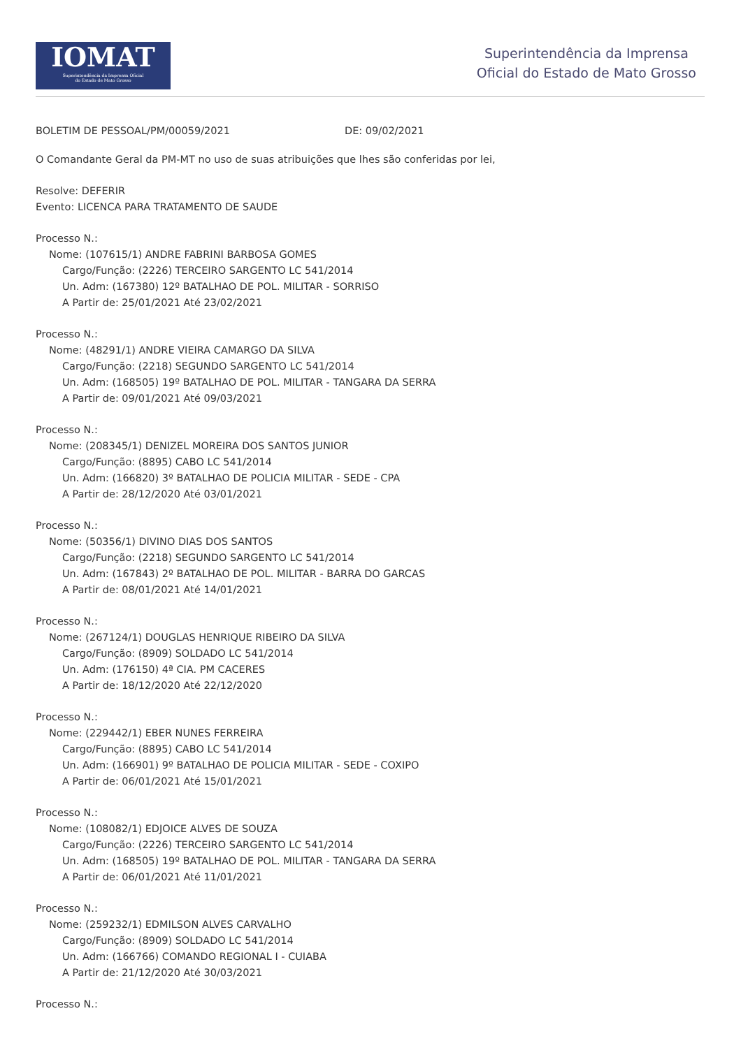IOMAT
Superintendência da Imprensa Oficial
do Estado de Mato Grosso
Superintendência da Imprensa
Oficial do Estado de Mato Grosso
BOLETIM DE PESSOAL/PM/00059/2021 DE: 09/02/2021
O Comandante Geral da PM-MT no uso de suas atribuições que lhes são conferidas por lei,
Resolve: DEFERIR
Evento: LICENCA PARA TRATAMENTO DE SAUDE
Processo N.:
Nome: (107615/1) ANDRE FABRINI BARBOSA GOMES
Cargo/Função: (2226) TERCEIRO SARGENTO LC 541/2014
Un. Adm: (167380) 12º BATALHAO DE POL. MILITAR - SORRISO
A Partir de: 25/01/2021 Até 23/02/2021
Processo N.:
Nome: (48291/1) ANDRE VIEIRA CAMARGO DA SILVA
Cargo/Função: (2218) SEGUNDO SARGENTO LC 541/2014
Un. Adm: (168505) 19º BATALHAO DE POL. MILITAR - TANGARA DA SERRA
A Partir de: 09/01/2021 Até 09/03/2021
Processo N.:
Nome: (208345/1) DENIZEL MOREIRA DOS SANTOS JUNIOR
Cargo/Função: (8895) CABO LC 541/2014
Un. Adm: (166820) 3º BATALHAO DE POLICIA MILITAR - SEDE - CPA
A Partir de: 28/12/2020 Até 03/01/2021
Processo N.:
Nome: (50356/1) DIVINO DIAS DOS SANTOS
Cargo/Função: (2218) SEGUNDO SARGENTO LC 541/2014
Un. Adm: (167843) 2º BATALHAO DE POL. MILITAR - BARRA DO GARCAS
A Partir de: 08/01/2021 Até 14/01/2021
Processo N.:
Nome: (267124/1) DOUGLAS HENRIQUE RIBEIRO DA SILVA
Cargo/Função: (8909) SOLDADO LC 541/2014
Un. Adm: (176150) 4ª CIA. PM CACERES
A Partir de: 18/12/2020 Até 22/12/2020
Processo N.:
Nome: (229442/1) EBER NUNES FERREIRA
Cargo/Função: (8895) CABO LC 541/2014
Un. Adm: (166901) 9º BATALHAO DE POLICIA MILITAR - SEDE - COXIPO
A Partir de: 06/01/2021 Até 15/01/2021
Processo N.:
Nome: (108082/1) EDJOICE ALVES DE SOUZA
Cargo/Função: (2226) TERCEIRO SARGENTO LC 541/2014
Un. Adm: (168505) 19º BATALHAO DE POL. MILITAR - TANGARA DA SERRA
A Partir de: 06/01/2021 Até 11/01/2021
Processo N.:
Nome: (259232/1) EDMILSON ALVES CARVALHO
Cargo/Função: (8909) SOLDADO LC 541/2014
Un. Adm: (166766) COMANDO REGIONAL I - CUIABA
A Partir de: 21/12/2020 Até 30/03/2021
Processo N.: